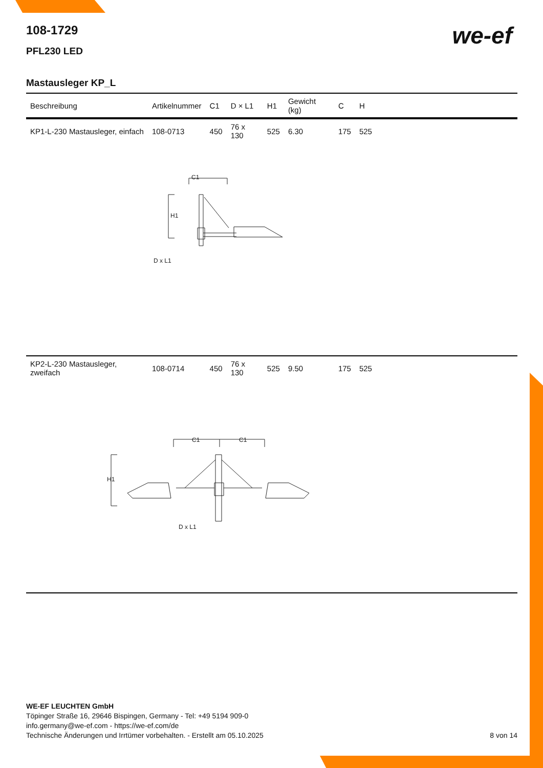we-ef
108-1729
PFL230 LED
Mastausleger KP_L
| Beschreibung | Artikelnummer | C1 | D × L1 | H1 | Gewicht (kg) | C | H | |
| --- | --- | --- | --- | --- | --- | --- | --- | --- |
| KP1-L-230 Mastausleger, einfach | 108-0713 | 450 | 76 x 130 | 525 | 6.30 | 175 | 525 | |
| C1 H1 D x L1 | | | | | | | | |
| KP2-L-230 Mastausleger, zweifach | 108-0714 | 450 | 76 x 130 | 525 | 9.50 | 175 | 525 | |
| C1 C1 H1 D x L1 | | | | | | | | |
WE-EF LEUCHTEN GmbH
Töpinger Straße 16, 29646 Bispingen, Germany - Tel: +49 5194 909-0
info.germany@we-ef.com - https://we-ef.com/de
Technische Änderungen und Irrtümer vorbehalten. - Erstellt am 05.10.2025 8 von 14